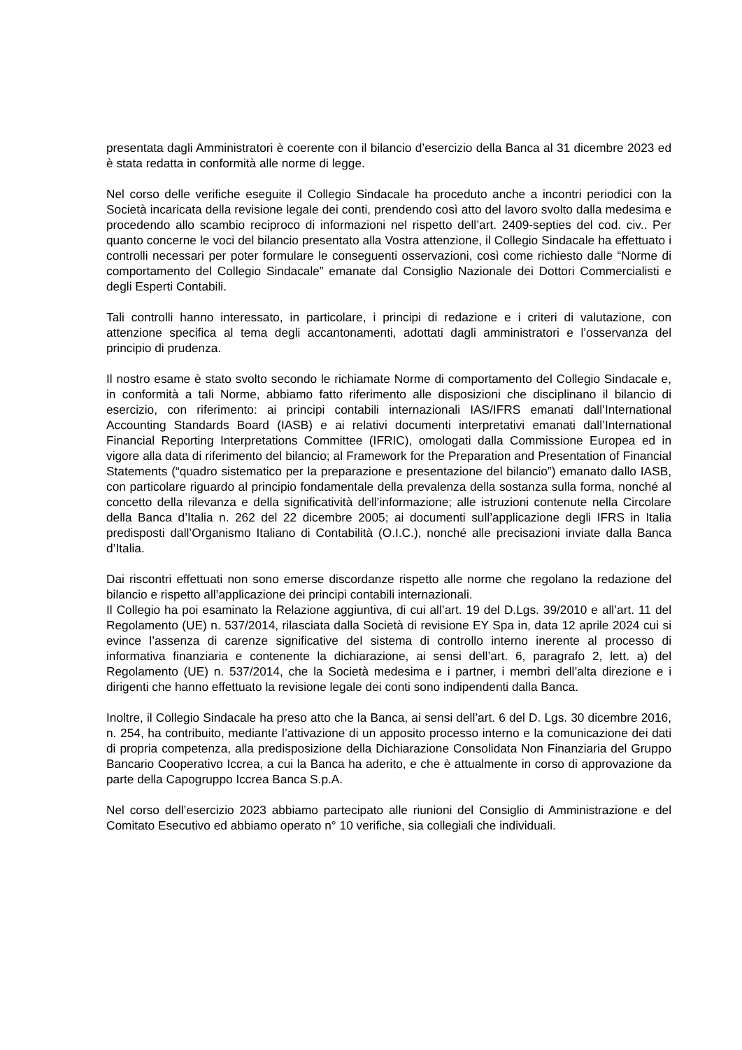presentata dagli Amministratori è coerente con il bilancio d’esercizio della Banca al 31 dicembre 2023 ed è stata redatta in conformità alle norme di legge.
Nel corso delle verifiche eseguite il Collegio Sindacale ha proceduto anche a incontri periodici con la Società incaricata della revisione legale dei conti, prendendo così atto del lavoro svolto dalla medesima e procedendo allo scambio reciproco di informazioni nel rispetto dell’art. 2409-septies del cod. civ.. Per quanto concerne le voci del bilancio presentato alla Vostra attenzione, il Collegio Sindacale ha effettuato i controlli necessari per poter formulare le conseguenti osservazioni, così come richiesto dalle “Norme di comportamento del Collegio Sindacale” emanate dal Consiglio Nazionale dei Dottori Commercialisti e degli Esperti Contabili.
Tali controlli hanno interessato, in particolare, i principi di redazione e i criteri di valutazione, con attenzione specifica al tema degli accantonamenti, adottati dagli amministratori e l’osservanza del principio di prudenza.
Il nostro esame è stato svolto secondo le richiamate Norme di comportamento del Collegio Sindacale e, in conformità a tali Norme, abbiamo fatto riferimento alle disposizioni che disciplinano il bilancio di esercizio, con riferimento: ai principi contabili internazionali IAS/IFRS emanati dall’International Accounting Standards Board (IASB) e ai relativi documenti interpretativi emanati dall’International Financial Reporting Interpretations Committee (IFRIC), omologati dalla Commissione Europea ed in vigore alla data di riferimento del bilancio; al Framework for the Preparation and Presentation of Financial Statements (“quadro sistematico per la preparazione e presentazione del bilancio”) emanato dallo IASB, con particolare riguardo al principio fondamentale della prevalenza della sostanza sulla forma, nonché al concetto della rilevanza e della significatività dell’informazione; alle istruzioni contenute nella Circolare della Banca d’Italia n. 262 del 22 dicembre 2005; ai documenti sull’applicazione degli IFRS in Italia predisposti dall’Organismo Italiano di Contabilità (O.I.C.), nonché alle precisazioni inviate dalla Banca d’Italia.
Dai riscontri effettuati non sono emerse discordanze rispetto alle norme che regolano la redazione del bilancio e rispetto all’applicazione dei principi contabili internazionali.
Il Collegio ha poi esaminato la Relazione aggiuntiva, di cui all’art. 19 del D.Lgs. 39/2010 e all’art. 11 del Regolamento (UE) n. 537/2014, rilasciata dalla Società di revisione EY Spa in, data 12 aprile 2024 cui si evince l’assenza di carenze significative del sistema di controllo interno inerente al processo di informativa finanziaria e contenente la dichiarazione, ai sensi dell’art. 6, paragrafo 2, lett. a) del Regolamento (UE) n. 537/2014, che la Società medesima e i partner, i membri dell’alta direzione e i dirigenti che hanno effettuato la revisione legale dei conti sono indipendenti dalla Banca.
Inoltre, il Collegio Sindacale ha preso atto che la Banca, ai sensi dell’art. 6 del D. Lgs. 30 dicembre 2016, n. 254, ha contribuito, mediante l’attivazione di un apposito processo interno e la comunicazione dei dati di propria competenza, alla predisposizione della Dichiarazione Consolidata Non Finanziaria del Gruppo Bancario Cooperativo Iccrea, a cui la Banca ha aderito, e che è attualmente in corso di approvazione da parte della Capogruppo Iccrea Banca S.p.A.
Nel corso dell’esercizio 2023 abbiamo partecipato alle riunioni del Consiglio di Amministrazione e del Comitato Esecutivo ed abbiamo operato n° 10 verifiche, sia collegiali che individuali.